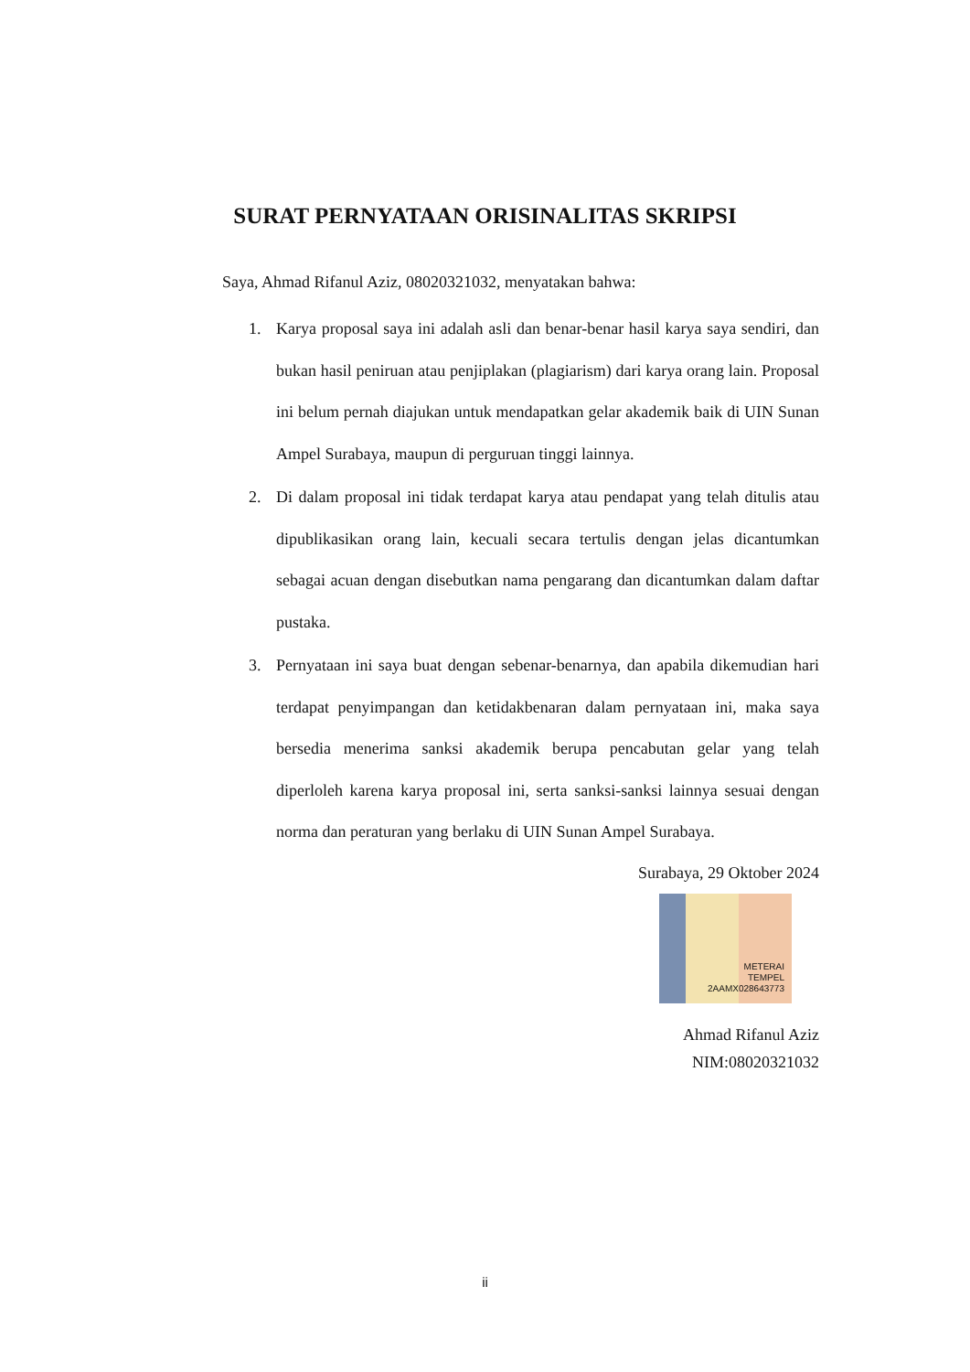SURAT PERNYATAAN ORISINALITAS SKRIPSI
Saya, Ahmad Rifanul Aziz, 08020321032, menyatakan bahwa:
1. Karya proposal saya ini adalah asli dan benar-benar hasil karya saya sendiri, dan bukan hasil peniruan atau penjiplakan (plagiarism) dari karya orang lain. Proposal ini belum pernah diajukan untuk mendapatkan gelar akademik baik di UIN Sunan Ampel Surabaya, maupun di perguruan tinggi lainnya.
2. Di dalam proposal ini tidak terdapat karya atau pendapat yang telah ditulis atau dipublikasikan orang lain, kecuali secara tertulis dengan jelas dicantumkan sebagai acuan dengan disebutkan nama pengarang dan dicantumkan dalam daftar pustaka.
3. Pernyataan ini saya buat dengan sebenar-benarnya, dan apabila dikemudian hari terdapat penyimpangan dan ketidakbenaran dalam pernyataan ini, maka saya bersedia menerima sanksi akademik berupa pencabutan gelar yang telah diperloleh karena karya proposal ini, serta sanksi-sanksi lainnya sesuai dengan norma dan peraturan yang berlaku di UIN Sunan Ampel Surabaya.
Surabaya, 29 Oktober 2024
METERAI
TEMPEL
2AAMX028643773
Ahmad Rifanul Aziz
NIM:08020321032
ii